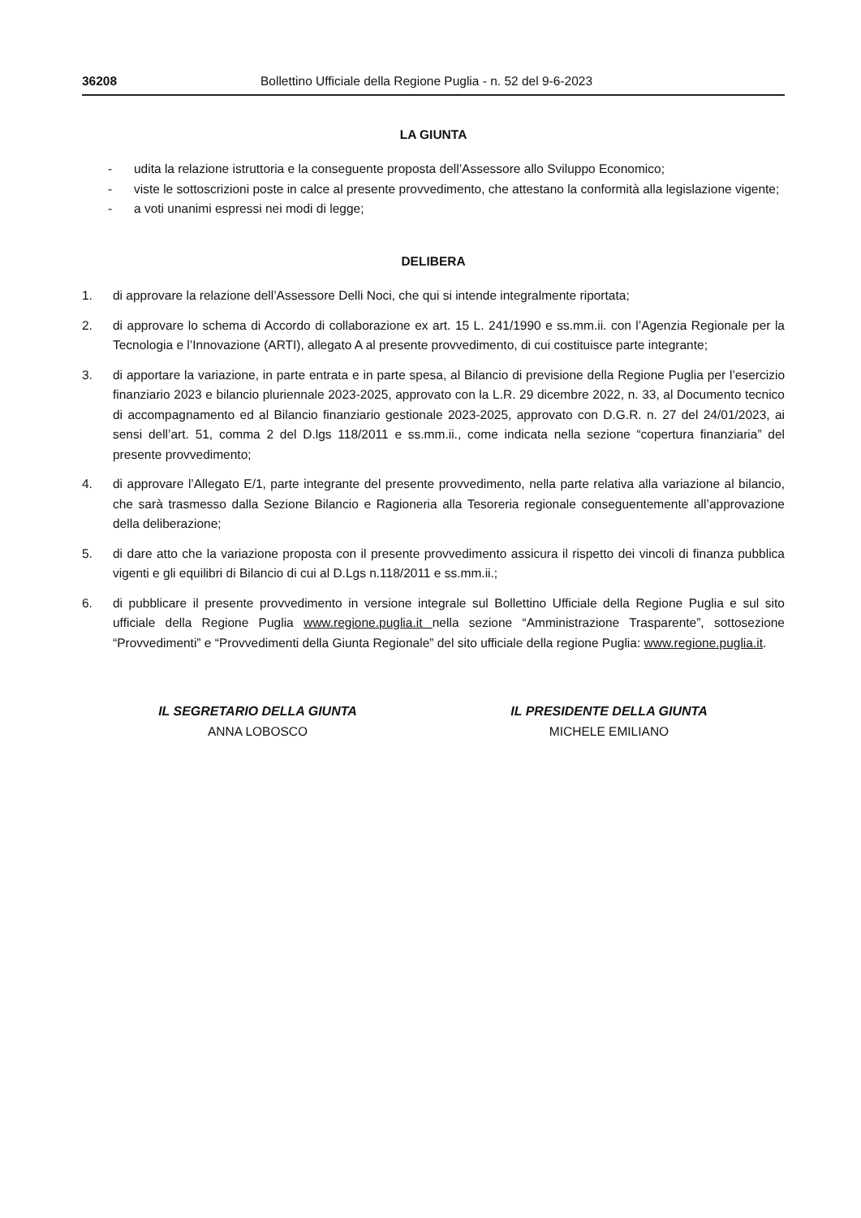36208 Bollettino Ufficiale della Regione Puglia - n. 52 del 9-6-2023
LA GIUNTA
- udita la relazione istruttoria e la conseguente proposta dell’Assessore allo Sviluppo Economico;
- viste le sottoscrizioni poste in calce al presente provvedimento, che attestano la conformità alla legislazione vigente;
- a voti unanimi espressi nei modi di legge;
DELIBERA
1. di approvare la relazione dell’Assessore Delli Noci, che qui si intende integralmente riportata;
2. di approvare lo schema di Accordo di collaborazione ex art. 15 L. 241/1990 e ss.mm.ii. con l’Agenzia Regionale per la Tecnologia e l’Innovazione (ARTI), allegato A al presente provvedimento, di cui costituisce parte integrante;
3. di apportare la variazione, in parte entrata e in parte spesa, al Bilancio di previsione della Regione Puglia per l’esercizio finanziario 2023 e bilancio pluriennale 2023-2025, approvato con la L.R. 29 dicembre 2022, n. 33, al Documento tecnico di accompagnamento ed al Bilancio finanziario gestionale 2023-2025, approvato con D.G.R. n. 27 del 24/01/2023, ai sensi dell’art. 51, comma 2 del D.lgs 118/2011 e ss.mm.ii., come indicata nella sezione “copertura finanziaria” del presente provvedimento;
4. di approvare l’Allegato E/1, parte integrante del presente provvedimento, nella parte relativa alla variazione al bilancio, che sarà trasmesso dalla Sezione Bilancio e Ragioneria alla Tesoreria regionale conseguentemente all’approvazione della deliberazione;
5. di dare atto che la variazione proposta con il presente provvedimento assicura il rispetto dei vincoli di finanza pubblica vigenti e gli equilibri di Bilancio di cui al D.Lgs n.118/2011 e ss.mm.ii.;
6. di pubblicare il presente provvedimento in versione integrale sul Bollettino Ufficiale della Regione Puglia e sul sito ufficiale della Regione Puglia www.regione.puglia.it nella sezione “Amministrazione Trasparente”, sottosezione “Provvedimenti” e “Provvedimenti della Giunta Regionale” del sito ufficiale della regione Puglia: www.regione.puglia.it.
IL SEGRETARIO DELLA GIUNTA
ANNA LOBOSCO
IL PRESIDENTE DELLA GIUNTA
MICHELE EMILIANO